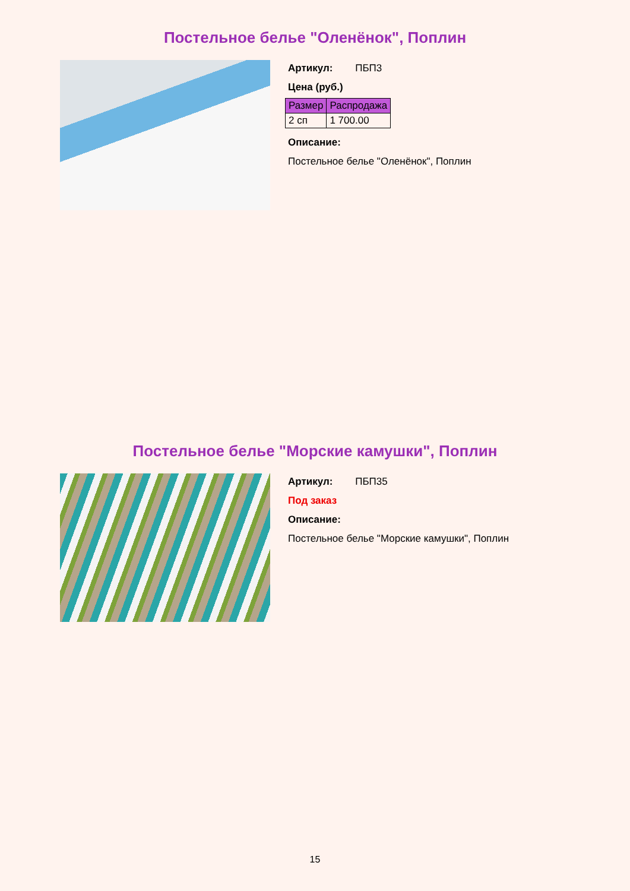Постельное белье "Оленёнок", Поплин
Артикул: ПБП3
Цена (руб.)
| Размер | Распродажа |
| --- | --- |
| 2 сп | 1 700.00 |
Описание:
Постельное белье "Оленёнок", Поплин
Постельное белье "Морские камушки", Поплин
Артикул: ПБП35
Под заказ
Описание:
Постельное белье "Морские камушки", Поплин
15